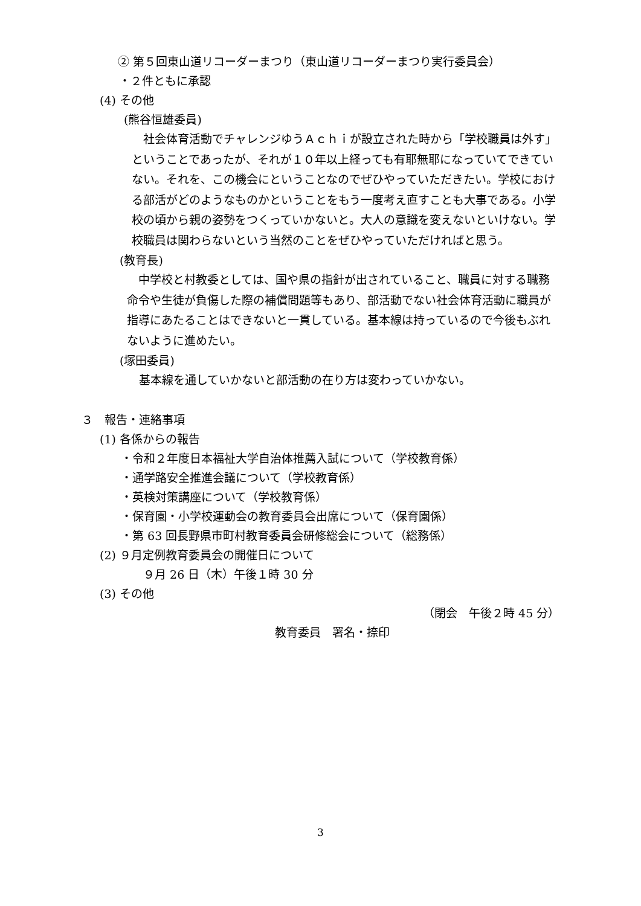② 第５回東山道リコーダーまつり（東山道リコーダーまつり実行委員会）
・２件ともに承認
(4) その他
(熊谷恒雄委員)
　社会体育活動でチャレンジゆうＡｃｈｉが設立された時から「学校職員は外す」ということであったが、それが１０年以上経っても有耶無耶になっていてできていない。それを、この機会にということなのでぜひやっていただきたい。学校における部活がどのようなものかということをもう一度考え直すことも大事である。小学校の頃から親の姿勢をつくっていかないと。大人の意識を変えないといけない。学校職員は関わらないという当然のことをぜひやっていただければと思う。
(教育長)
　中学校と村教委としては、国や県の指針が出されていること、職員に対する職務命令や生徒が負傷した際の補償問題等もあり、部活動でない社会体育活動に職員が指導にあたることはできないと一貫している。基本線は持っているので今後もぶれないように進めたい。
(塚田委員)
基本線を通していかないと部活動の在り方は変わっていかない。
３　報告・連絡事項
(1) 各係からの報告
・令和２年度日本福祉大学自治体推薦入試について（学校教育係）
・通学路安全推進会議について（学校教育係）
・英検対策講座について（学校教育係）
・保育園・小学校運動会の教育委員会出席について（保育園係）
・第 63 回長野県市町村教育委員会研修総会について（総務係）
(2) ９月定例教育委員会の開催日について
９月 26 日（木）午後１時 30 分
(3) その他
（閉会　午後２時 45 分）
教育委員　署名・捺印
3